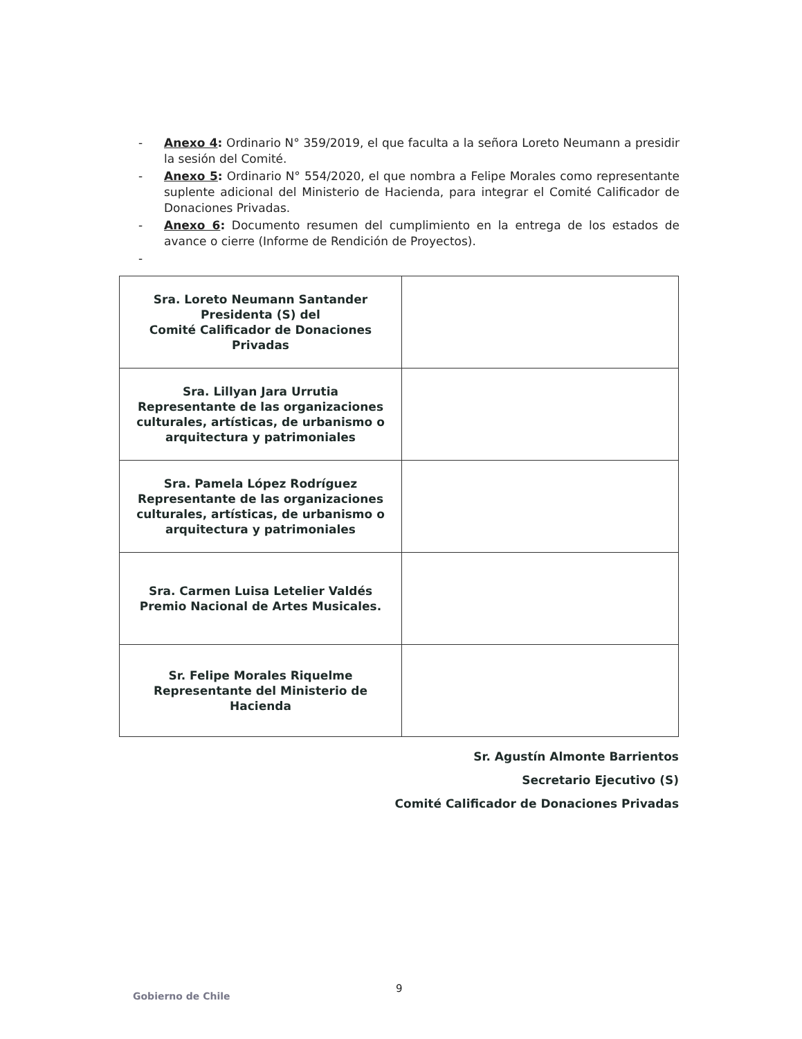- Anexo 4: Ordinario N° 359/2019, el que faculta a la señora Loreto Neumann a presidir la sesión del Comité.
- Anexo 5: Ordinario N° 554/2020, el que nombra a Felipe Morales como representante suplente adicional del Ministerio de Hacienda, para integrar el Comité Calificador de Donaciones Privadas.
- Anexo 6: Documento resumen del cumplimiento en la entrega de los estados de avance o cierre (Informe de Rendición de Proyectos).
-
| Sra. Loreto Neumann Santander Presidenta (S) del Comité Calificador de Donaciones Privadas | |
| Sra. Lillyan Jara Urrutia Representante de las organizaciones culturales, artísticas, de urbanismo o arquitectura y patrimoniales | |
| Sra. Pamela López Rodríguez Representante de las organizaciones culturales, artísticas, de urbanismo o arquitectura y patrimoniales | |
| Sra. Carmen Luisa Letelier Valdés Premio Nacional de Artes Musicales. | |
| Sr. Felipe Morales Riquelme Representante del Ministerio de Hacienda | |
Sr. Agustín Almonte Barrientos
Secretario Ejecutivo (S)
Comité Calificador de Donaciones Privadas
9
Gobierno de Chile